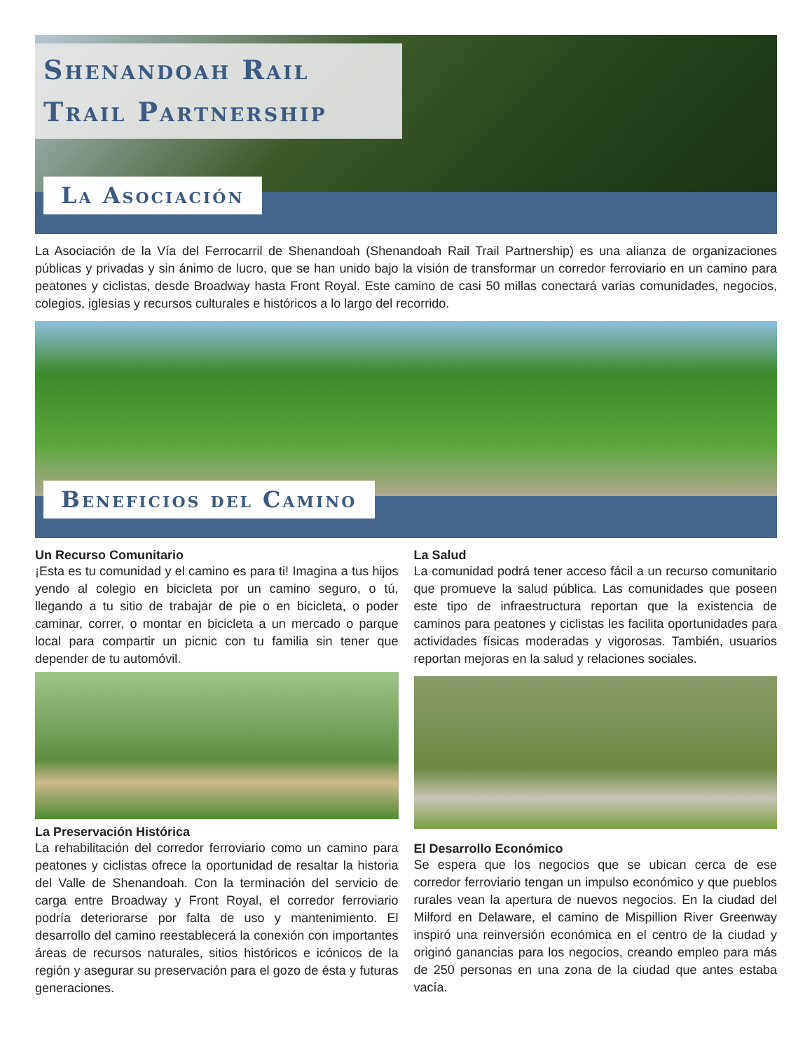Shenandoah Rail Trail Partnership
La Asociación
La Asociación de la Vía del Ferrocarril de Shenandoah (Shenandoah Rail Trail Partnership) es una alianza de organizaciones públicas y privadas y sin ánimo de lucro, que se han unido bajo la visión de transformar un corredor ferroviario en un camino para peatones y ciclistas, desde Broadway hasta Front Royal. Este camino de casi 50 millas conectará varias comunidades, negocios, colegios, iglesias y recursos culturales e históricos a lo largo del recorrido.
Beneficios del Camino
Un Recurso Comunitario
¡Esta es tu comunidad y el camino es para ti! Imagina a tus hijos yendo al colegio en bicicleta por un camino seguro, o tú, llegando a tu sitio de trabajar de pie o en bicicleta, o poder caminar, correr, o montar en bicicleta a un mercado o parque local para compartir un picnic con tu familia sin tener que depender de tu automóvil.
La Preservación Histórica
La rehabilitación del corredor ferroviario como un camino para peatones y ciclistas ofrece la oportunidad de resaltar la historia del Valle de Shenandoah. Con la terminación del servicio de carga entre Broadway y Front Royal, el corredor ferroviario podría deteriorarse por falta de uso y mantenimiento. El desarrollo del camino reestablecerá la conexión con importantes áreas de recursos naturales, sitios históricos e icónicos de la región y asegurar su preservación para el gozo de ésta y futuras generaciones.
La Salud
La comunidad podrá tener acceso fácil a un recurso comunitario que promueve la salud pública. Las comunidades que poseen este tipo de infraestructura reportan que la existencia de caminos para peatones y ciclistas les facilita oportunidades para actividades físicas moderadas y vigorosas. También, usuarios reportan mejoras en la salud y relaciones sociales.
El Desarrollo Económico
Se espera que los negocios que se ubican cerca de ese corredor ferroviario tengan un impulso económico y que pueblos rurales vean la apertura de nuevos negocios. En la ciudad del Milford en Delaware, el camino de Mispillion River Greenway inspiró una reinversión económica en el centro de la ciudad y originó ganancias para los negocios, creando empleo para más de 250 personas en una zona de la ciudad que antes estaba vacía.